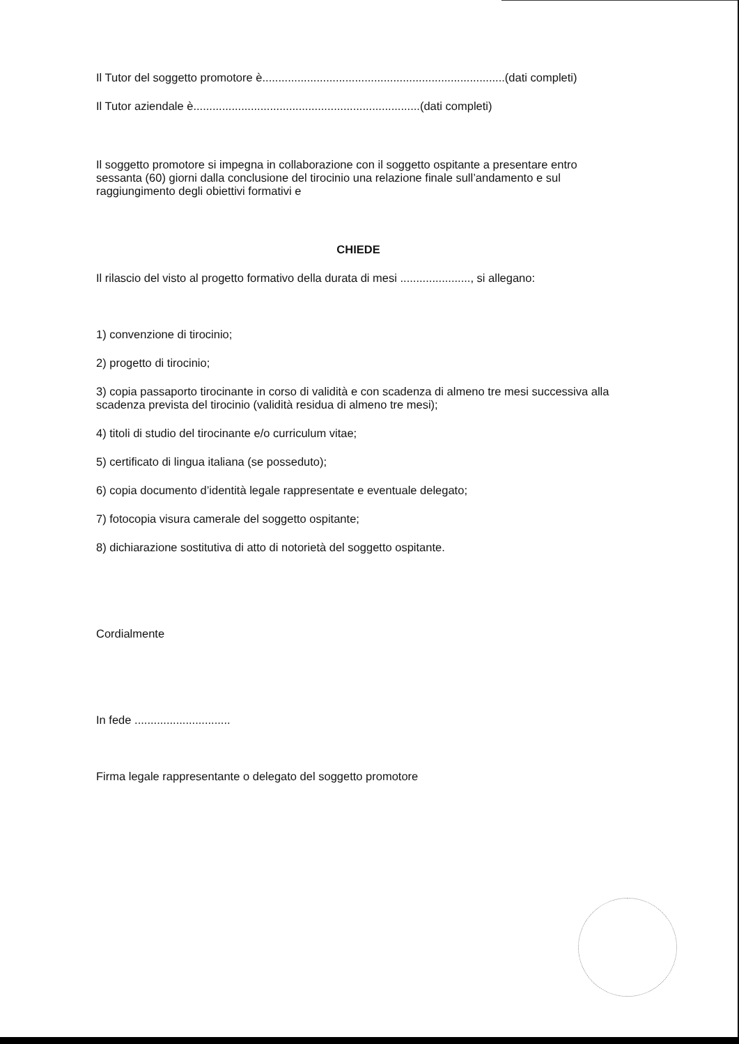Il Tutor del soggetto promotore è............................................................................(dati completi)
Il Tutor aziendale è.......................................................................(dati completi)
Il soggetto promotore si impegna in collaborazione con il soggetto ospitante a presentare entro sessanta (60) giorni dalla conclusione del tirocinio una relazione finale sull’andamento e sul raggiungimento degli obiettivi formativi e
CHIEDE
Il rilascio del visto al progetto formativo della durata di mesi ......................, si allegano:
1) convenzione di tirocinio;
2) progetto di tirocinio;
3) copia passaporto tirocinante in corso di validità e con scadenza di almeno tre mesi successiva alla scadenza prevista del tirocinio (validità residua di almeno tre mesi);
4) titoli di studio del tirocinante e/o curriculum vitae;
5) certificato di lingua italiana (se posseduto);
6) copia documento d’identità legale rappresentate e eventuale delegato;
7) fotocopia visura camerale del soggetto ospitante;
8) dichiarazione sostitutiva di atto di notorietà del soggetto ospitante.
Cordialmente
In fede ..............................
Firma legale rappresentante o delegato del soggetto promotore